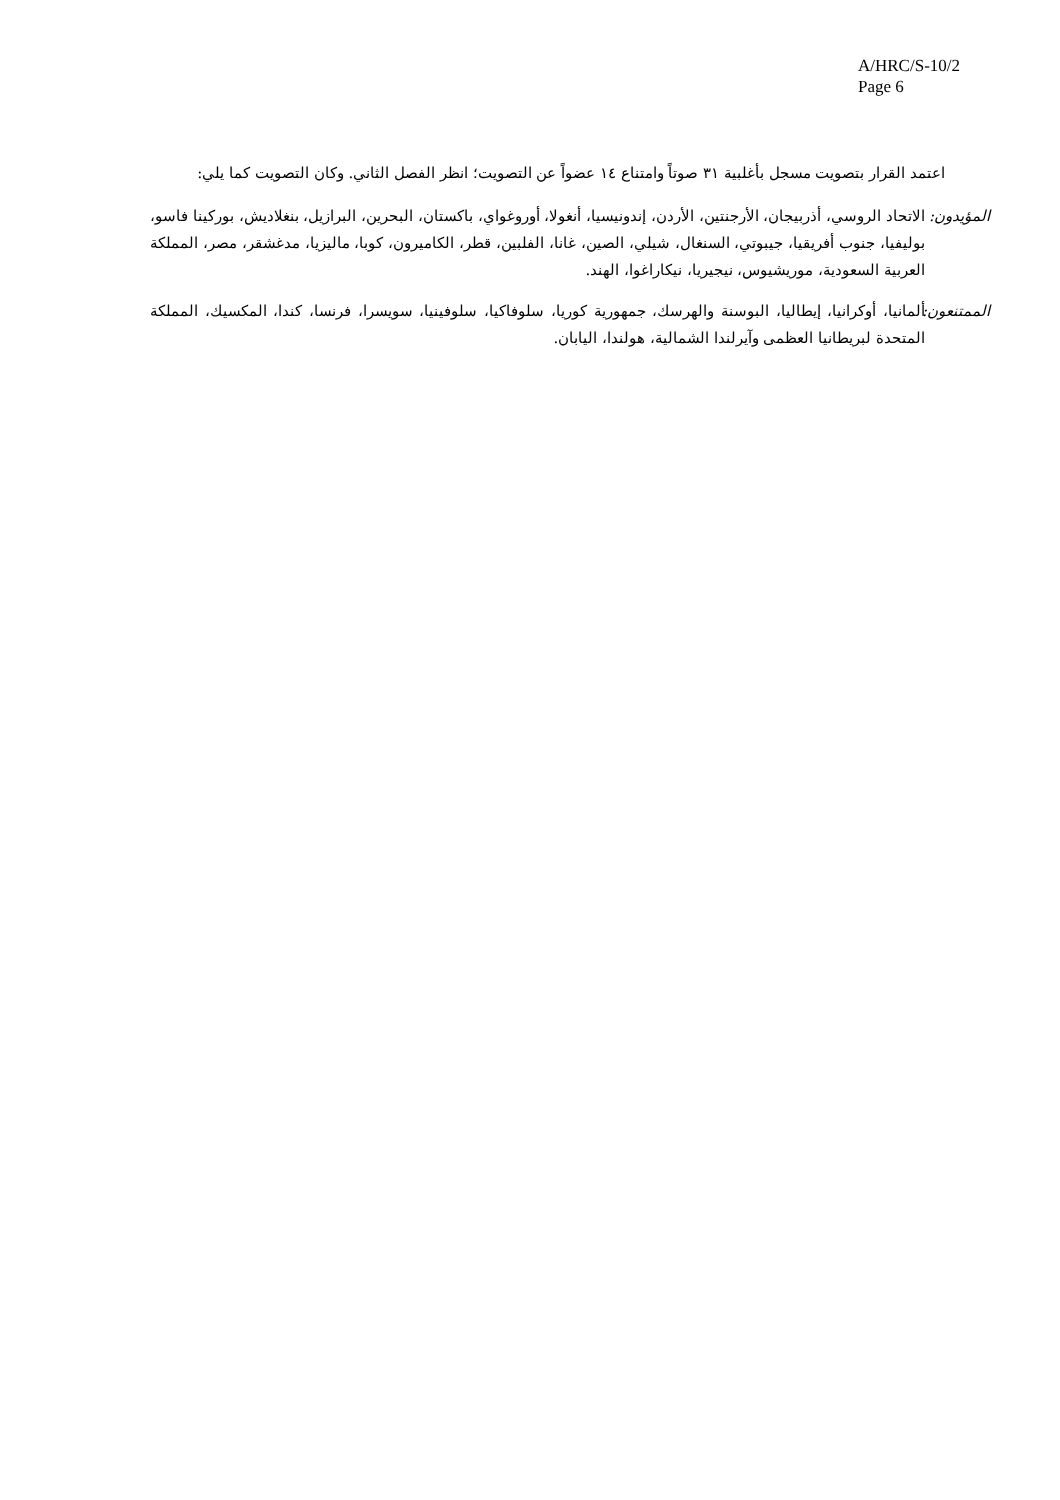A/HRC/S-10/2
Page 6
اعتمد القرار بتصويت مسجل بأغلبية ٣١ صوتاً وامتناع ١٤ عضواً عن التصويت؛ انظر الفصل الثاني. وكان التصويت كما يلي:
المؤيدون:
الاتحاد الروسي، أذربيجان، الأرجنتين، الأردن، إندونيسيا، أنغولا، أوروغواي، باكستان، البحرين، البرازيل، بنغلاديش، بوركينا فاسو، بوليفيا، جنوب أفريقيا، جيبوتي، السنغال، شيلي، الصين، غانا، الفلبين، قطر، الكاميرون، كوبا، ماليزيا، مدغشقر، مصر، المملكة العربية السعودية، موريشيوس، نيجيريا، نيكاراغوا، الهند.
الممتنعون:
ألمانيا، أوكرانيا، إيطاليا، البوسنة والهرسك، جمهورية كوريا، سلوفاكيا، سلوفينيا، سويسرا، فرنسا، كندا، المكسيك، المملكة المتحدة لبريطانيا العظمى وآيرلندا الشمالية، هولندا، اليابان.